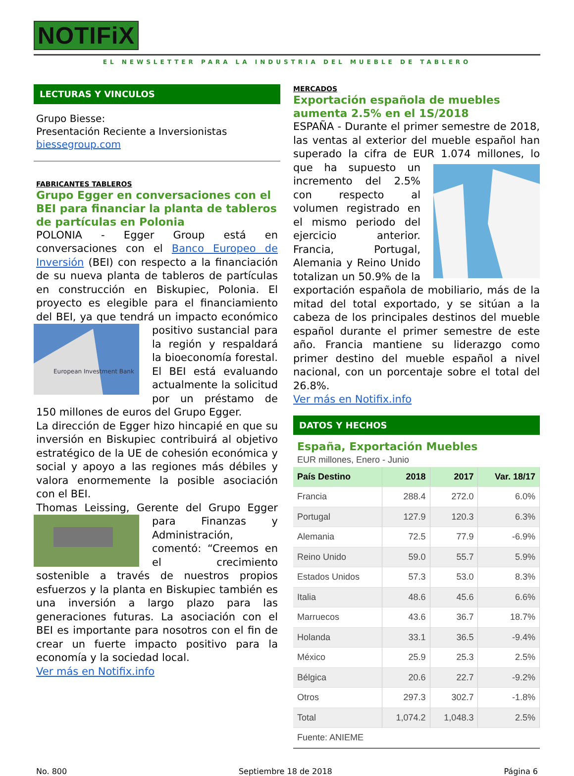NOTIFiX
EL NEWSLETTER PARA LA INDUSTRIA DEL MUEBLE DE TABLERO
LECTURAS Y VINCULOS
Grupo Biesse:
Presentación Reciente a Inversionistas
biessegroup.com
FABRICANTES TABLEROS
Grupo Egger en conversaciones con el BEI para financiar la planta de tableros de partículas en Polonia
POLONIA - Egger Group está en conversaciones con el Banco Europeo de Inversión (BEI) con respecto a la financiación de su nueva planta de tableros de partículas en construcción en Biskupiec, Polonia. El proyecto es elegible para el financiamiento del BEI, ya que tendrá un
European Investment Bank
impacto económico positivo sustancial para la región y respaldará la bioeconomía forestal. El BEI está evaluando actualmente la solicitud por un préstamo de 150 millones de euros del Grupo Egger.
La dirección de Egger hizo hincapié en que su inversión en Biskupiec contribuirá al objetivo estratégico de la UE de cohesión económica y social y apoyo a las regiones más débiles y valora enormemente la posible asociación con el BEI.
Thomas Leissing, Gerente del Grupo Egger para Finanzas y Administración, comentó: “Creemos en el crecimiento sostenible a través de nuestros propios esfuerzos y la planta en Biskupiec también es una inversión a largo plazo para las generaciones futuras. La asociación con el BEI es importante para nosotros con el fin de crear un fuerte impacto positivo para la economía y la sociedad local.
Ver más en Notifix.info
MERCADOS
Exportación española de muebles aumenta 2.5% en el 1S/2018
ESPAÑA - Durante el primer semestre de 2018, las ventas al exterior del mueble español han superado la cifra de EUR 1.074 millones, lo que ha supuesto un incremento del 2.5% con respecto al volumen registrado en el mismo periodo del ejercicio anterior. Francia, Portugal, Alemania y Reino Unido totalizan un 50.9% de la exportación española de mobiliario, más de la mitad del total exportado, y se sitúan a la cabeza de los principales destinos del mueble español durante el primer semestre de este año. Francia mantiene su liderazgo como primer destino del mueble español a nivel nacional, con un porcentaje sobre el total del 26.8%.
Ver más en Notifix.info
DATOS Y HECHOS
España, Exportación Muebles
EUR millones, Enero - Junio
| País Destino | 2018 | 2017 | Var. 18/17 |
| --- | --- | --- | --- |
| Francia | 288.4 | 272.0 | 6.0% |
| Portugal | 127.9 | 120.3 | 6.3% |
| Alemania | 72.5 | 77.9 | -6.9% |
| Reino Unido | 59.0 | 55.7 | 5.9% |
| Estados Unidos | 57.3 | 53.0 | 8.3% |
| Italia | 48.6 | 45.6 | 6.6% |
| Marruecos | 43.6 | 36.7 | 18.7% |
| Holanda | 33.1 | 36.5 | -9.4% |
| México | 25.9 | 25.3 | 2.5% |
| Bélgica | 20.6 | 22.7 | -9.2% |
| Otros | 297.3 | 302.7 | -1.8% |
| Total | 1,074.2 | 1,048.3 | 2.5% |
Fuente: ANIEME
No. 800 Septiembre 18 de 2018 Página 6